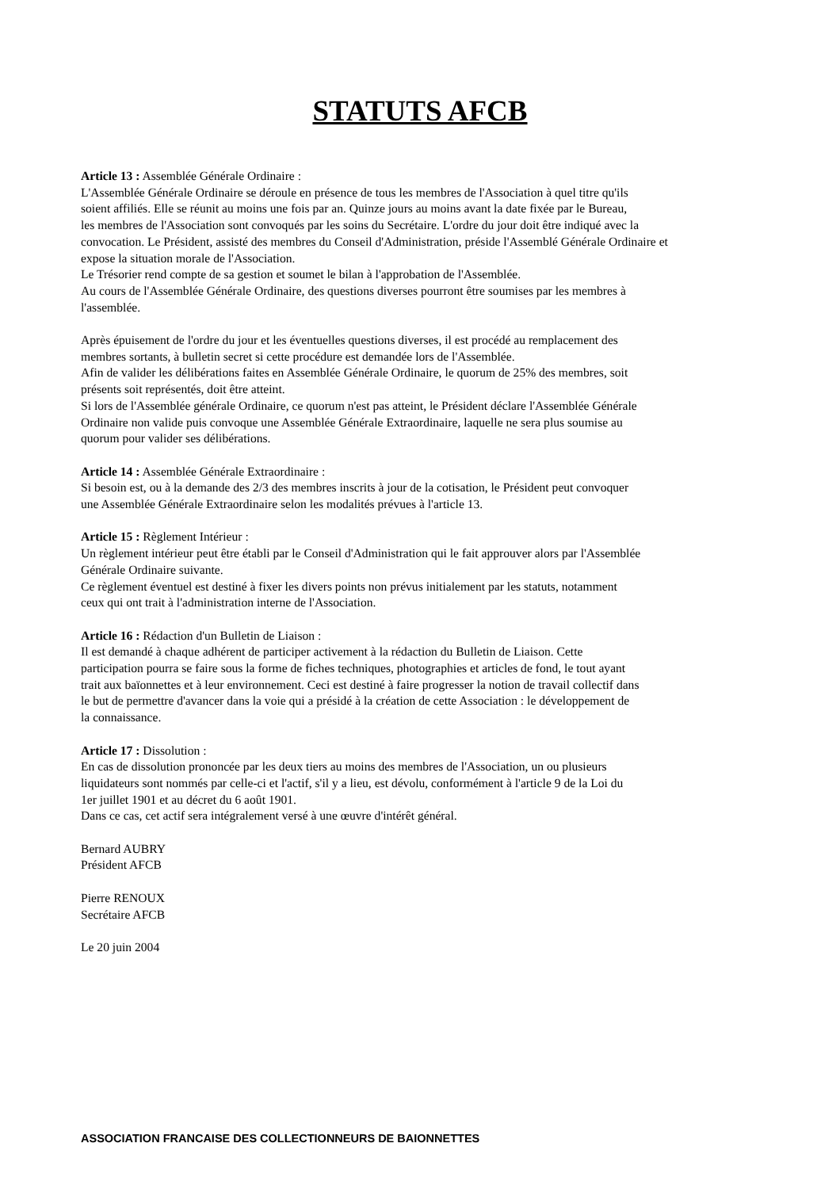STATUTS AFCB
Article 13 : Assemblée Générale Ordinaire :
L'Assemblée Générale Ordinaire se déroule en présence de tous les membres de l'Association à quel titre qu'ils
soient affiliés. Elle se réunit au moins une fois par an. Quinze jours au moins avant la date fixée par le Bureau,
les membres de l'Association sont convoqués par les soins du Secrétaire. L'ordre du jour doit être indiqué avec la
convocation. Le Président, assisté des membres du Conseil d'Administration, préside l'Assemblé Générale Ordinaire et
expose la situation morale de l'Association.
Le Trésorier rend compte de sa gestion et soumet le bilan à l'approbation de l'Assemblée.
Au cours de l'Assemblée Générale Ordinaire, des questions diverses pourront être soumises par les membres à
l'assemblée.
Après épuisement de l'ordre du jour et les éventuelles questions diverses, il est procédé au remplacement des
membres sortants, à bulletin secret si cette procédure est demandée lors de l'Assemblée.
Afin de valider les délibérations faites en Assemblée Générale Ordinaire, le quorum de 25% des membres, soit
présents soit représentés, doit être atteint.
Si lors de l'Assemblée générale Ordinaire, ce quorum n'est pas atteint, le Président déclare l'Assemblée Générale
Ordinaire non valide puis convoque une Assemblée Générale Extraordinaire, laquelle ne sera plus soumise au
quorum pour valider ses délibérations.
Article 14 : Assemblée Générale Extraordinaire :
Si besoin est, ou à la demande des 2/3 des membres inscrits à jour de la cotisation, le Président peut convoquer
une Assemblée Générale Extraordinaire selon les modalités prévues à l'article 13.
Article 15 : Règlement Intérieur :
Un règlement intérieur peut être établi par le Conseil d'Administration qui le fait approuver alors par l'Assemblée
Générale Ordinaire suivante.
Ce règlement éventuel est destiné à fixer les divers points non prévus initialement par les statuts, notamment
ceux qui ont trait à l'administration interne de l'Association.
Article 16 : Rédaction d'un Bulletin de Liaison :
Il est demandé à chaque adhérent de participer activement à la rédaction du Bulletin de Liaison. Cette
participation pourra se faire sous la forme de fiches techniques, photographies et articles de fond, le tout ayant
trait aux baïonnettes et à leur environnement. Ceci est destiné à faire progresser la notion de travail collectif dans
le but de permettre d'avancer dans la voie qui a présidé à la création de cette Association : le développement de
la connaissance.
Article 17 : Dissolution :
En cas de dissolution prononcée par les deux tiers au moins des membres de l'Association, un ou plusieurs
liquidateurs sont nommés par celle-ci et l'actif, s'il y a lieu, est dévolu, conformément à l'article 9 de la Loi du
1er juillet 1901 et au décret du 6 août 1901.
Dans ce cas, cet actif sera intégralement versé à une œuvre d'intérêt général.
Bernard AUBRY
Président AFCB
Pierre RENOUX
Secrétaire AFCB
Le 20 juin 2004
ASSOCIATION FRANCAISE DES COLLECTIONNEURS DE BAIONNETTES